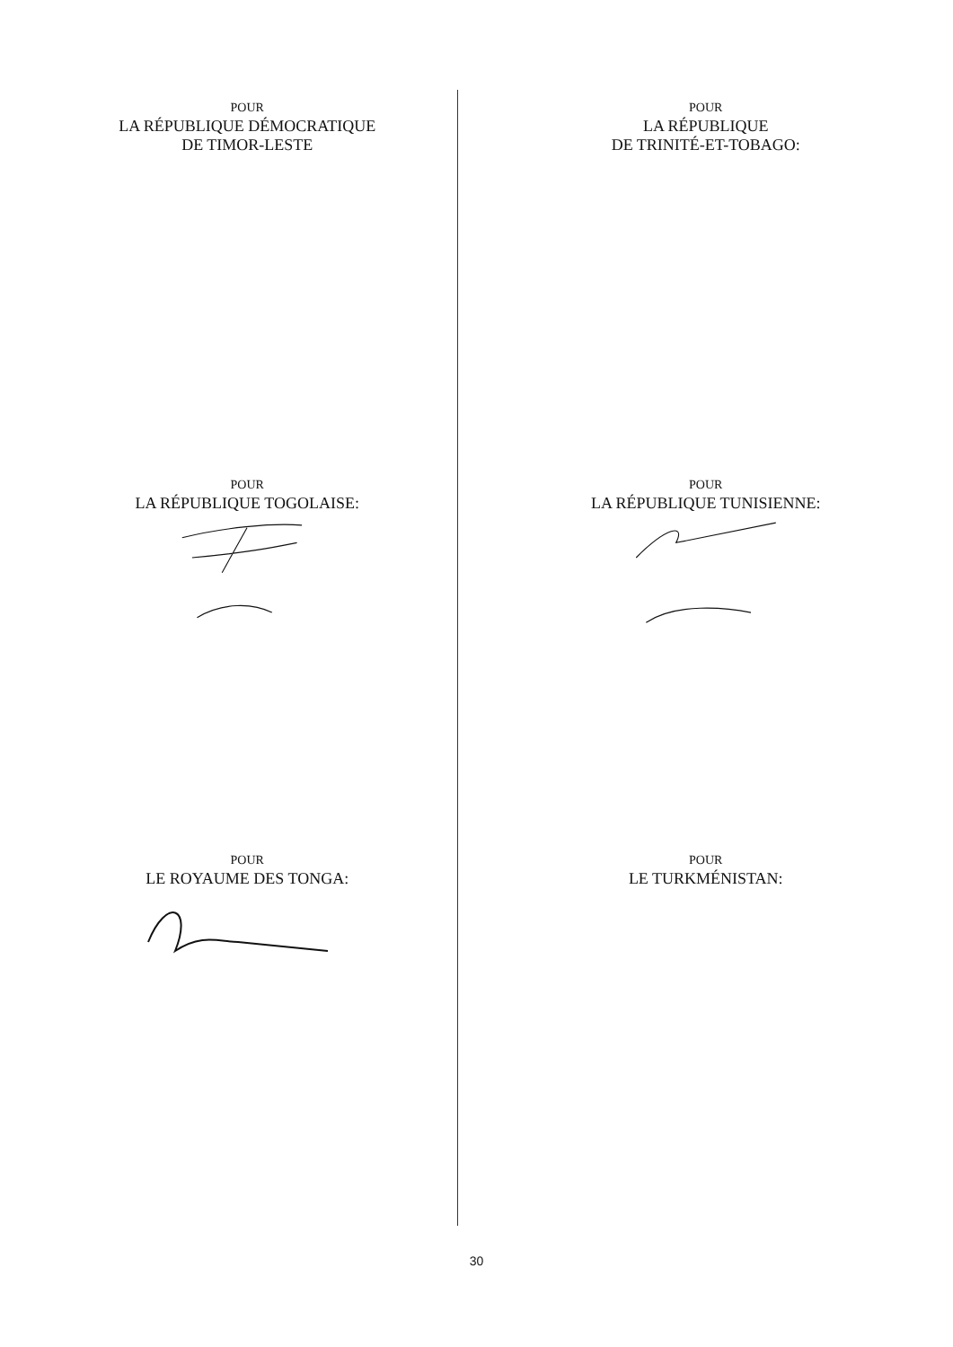POUR
LA RÉPUBLIQUE DÉMOCRATIQUE
DE TIMOR-LESTE
POUR
LA RÉPUBLIQUE
DE TRINITÉ-ET-TOBAGO:
POUR
LA RÉPUBLIQUE TOGOLAISE:
POUR
LA RÉPUBLIQUE TUNISIENNE:
POUR
LE ROYAUME DES TONGA:
POUR
LE TURKMÉNISTAN:
30